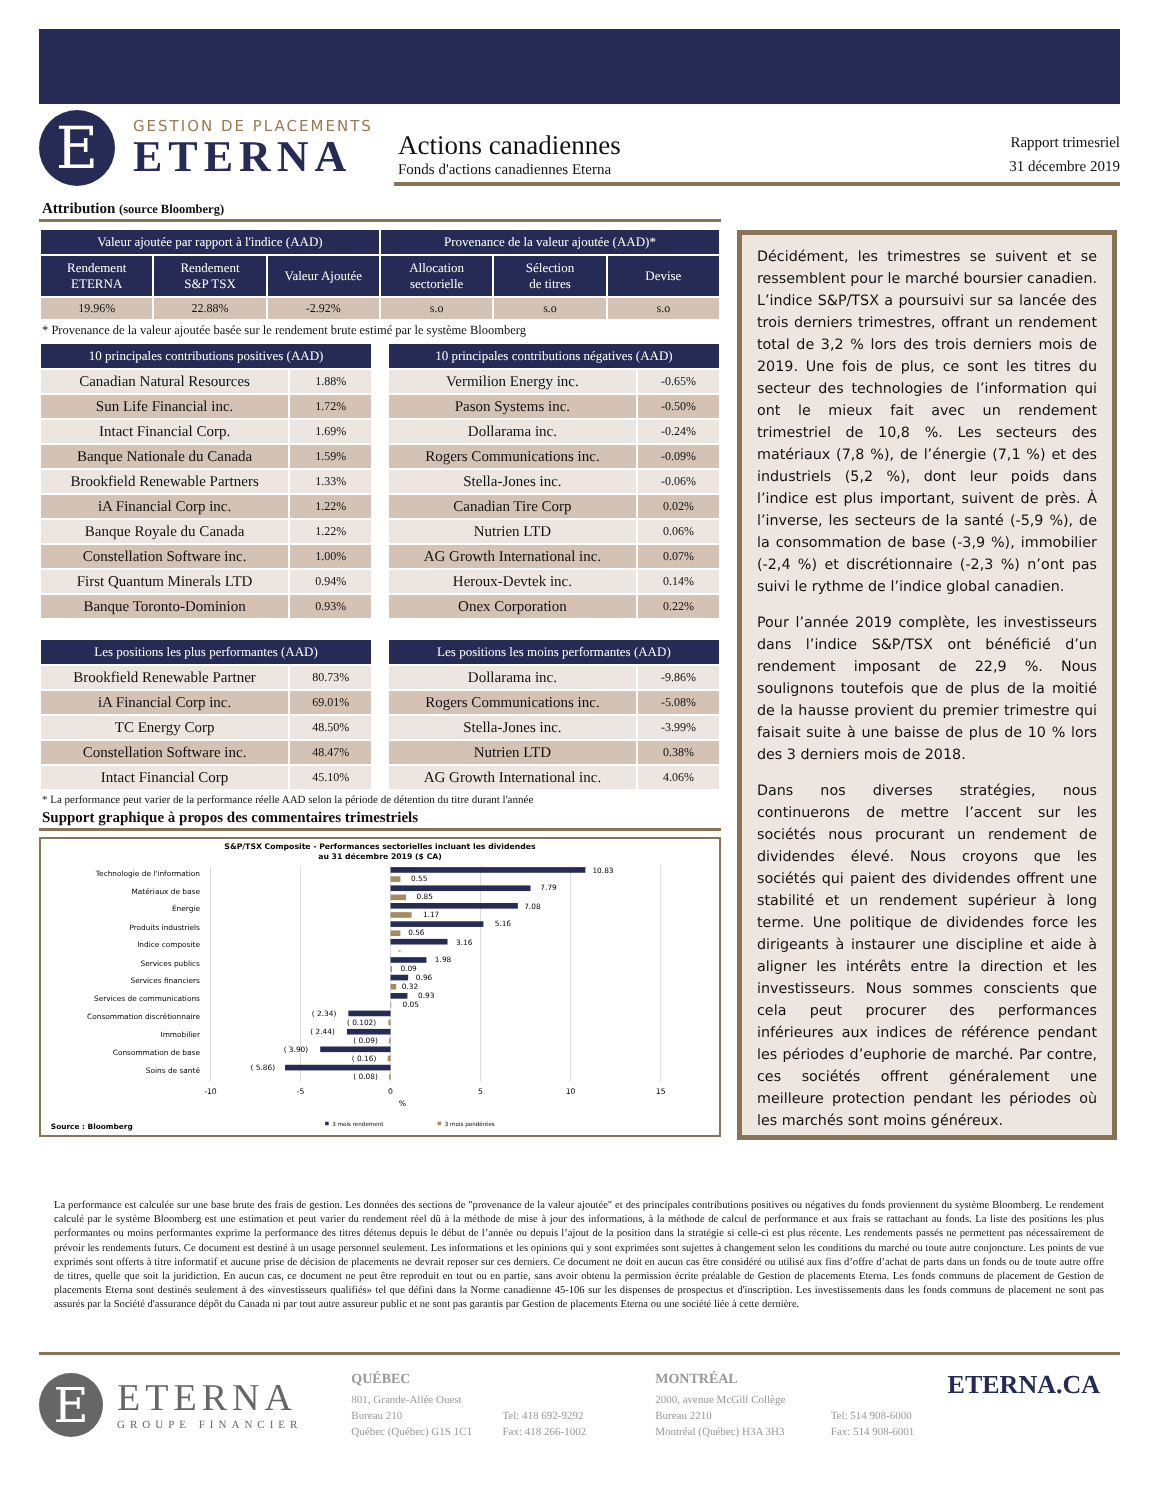E
GESTION DE PLACEMENTS
ETERNA
Actions canadiennes
Fonds d'actions canadiennes Eterna
Rapport trimesriel
31 décembre 2019
Attribution (source Bloomberg)
| Valeur ajoutée par rapport à l'indice (AAD) | | | Provenance de la valeur ajoutée (AAD)* | | |
| --- | --- | --- | --- | --- | --- |
| Rendement ETERNA | Rendement S&P TSX | Valeur Ajoutée | Allocation sectorielle | Sélection de titres | Devise |
| 19.96% | 22.88% | -2.92% | s.o | s.o | s.o |
* Provenance de la valeur ajoutée basée sur le rendement brute estimé par le système Bloomberg
| 10 principales contributions positives (AAD) | |
| --- | --- |
| Canadian Natural Resources | 1.88% |
| Sun Life Financial inc. | 1.72% |
| Intact Financial Corp. | 1.69% |
| Banque Nationale du Canada | 1.59% |
| Brookfield Renewable Partners | 1.33% |
| iA Financial Corp inc. | 1.22% |
| Banque Royale du Canada | 1.22% |
| Constellation Software inc. | 1.00% |
| First Quantum Minerals LTD | 0.94% |
| Banque Toronto-Dominion | 0.93% |
| 10 principales contributions négatives (AAD) | |
| --- | --- |
| Vermilion Energy inc. | -0.65% |
| Pason Systems inc. | -0.50% |
| Dollarama inc. | -0.24% |
| Rogers Communications inc. | -0.09% |
| Stella-Jones inc. | -0.06% |
| Canadian Tire Corp | 0.02% |
| Nutrien LTD | 0.06% |
| AG Growth International inc. | 0.07% |
| Heroux-Devtek inc. | 0.14% |
| Onex Corporation | 0.22% |
| Les positions les plus performantes (AAD) | |
| --- | --- |
| Brookfield Renewable Partner | 80.73% |
| iA Financial Corp inc. | 69.01% |
| TC Energy Corp | 48.50% |
| Constellation Software inc. | 48.47% |
| Intact Financial Corp | 45.10% |
| Les positions les moins performantes (AAD) | |
| --- | --- |
| Dollarama inc. | -9.86% |
| Rogers Communications inc. | -5.08% |
| Stella-Jones inc. | -3.99% |
| Nutrien LTD | 0.38% |
| AG Growth International inc. | 4.06% |
* La performance peut varier de la performance réelle AAD selon la période de détention du titre durant l'année
Support graphique à propos des commentaires trimestriels
S&P/TSX Composite - Performances sectorielles incluant les dividendes
au 31 décembre 2019 ($ CA)
Technologie de l'information
Matériaux de base
Énergie
Produits industriels
Indice composite
Services publics
Services financiers
Services de communications
Consommation discrétionnaire
Immobilier
Consommation de base
Soins de santé
10.83
0.55
7.79
0.85
7.08
1.17
5.16
0.56
3.16
-
1.98
0.09
0.96
0.32
0.93
0.05
( 2.34)
( 0.102)
( 2.44)
( 0.09)
( 3.90)
( 0.16)
( 5.86)
( 0.08)
-10
-5
0
5
10
15
%
Source : Bloomberg
3 mois rendement
3 mois pondérées
Décidément, les trimestres se suivent et se ressemblent pour le marché boursier canadien. L’indice S&P/TSX a poursuivi sur sa lancée des trois derniers trimestres, offrant un rendement total de 3,2 % lors des trois derniers mois de 2019. Une fois de plus, ce sont les titres du secteur des technologies de l’information qui ont le mieux fait avec un rendement trimestriel de 10,8 %. Les secteurs des matériaux (7,8 %), de l’énergie (7,1 %) et des industriels (5,2 %), dont leur poids dans l’indice est plus important, suivent de près. À l’inverse, les secteurs de la santé (-5,9 %), de la consommation de base (-3,9 %), immobilier (-2,4 %) et discrétionnaire (-2,3 %) n’ont pas suivi le rythme de l’indice global canadien.
Pour l’année 2019 complète, les investisseurs dans l’indice S&P/TSX ont bénéficié d’un rendement imposant de 22,9 %. Nous soulignons toutefois que de plus de la moitié de la hausse provient du premier trimestre qui faisait suite à une baisse de plus de 10 % lors des 3 derniers mois de 2018.
Dans nos diverses stratégies, nous continuerons de mettre l’accent sur les sociétés nous procurant un rendement de dividendes élevé. Nous croyons que les sociétés qui paient des dividendes offrent une stabilité et un rendement supérieur à long terme. Une politique de dividendes force les dirigeants à instaurer une discipline et aide à aligner les intérêts entre la direction et les investisseurs. Nous sommes conscients que cela peut procurer des performances inférieures aux indices de référence pendant les périodes d’euphorie de marché. Par contre, ces sociétés offrent généralement une meilleure protection pendant les périodes où les marchés sont moins généreux.
La performance est calculée sur une base brute des frais de gestion. Les données des sections de "provenance de la valeur ajoutée" et des principales contributions positives ou négatives du fonds proviennent du système Bloomberg. Le rendement calculé par le système Bloomberg est une estimation et peut varier du rendement réel dû à la méthode de mise à jour des informations, à la méthode de calcul de performance et aux frais se rattachant au fonds. La liste des positions les plus performantes ou moins performantes exprime la performance des titres détenus depuis le début de l’année ou depuis l’ajout de la position dans la stratégie si celle-ci est plus récente. Les rendements passés ne permettent pas nécessairement de prévoir les rendements futurs. Ce document est destiné à un usage personnel seulement. Les informations et les opinions qui y sont exprimées sont sujettes à changement selon les conditions du marché ou toute autre conjoncture. Les points de vue exprimés sont offerts à titre informatif et aucune prise de décision de placements ne devrait reposer sur ces derniers. Ce document ne doit en aucun cas être considéré ou utilisé aux fins d’offre d’achat de parts dans un fonds ou de toute autre offre de titres, quelle que soit la juridiction. En aucun cas, ce document ne peut être reproduit en tout ou en partie, sans avoir obtenu la permission écrite préalable de Gestion de placements Eterna. Les fonds communs de placement de Gestion de placements Eterna sont destinés seulement à des «investisseurs qualifiés» tel que défini dans la Norme canadienne 45-106 sur les dispenses de prospectus et d'inscription. Les investissements dans les fonds communs de placement ne sont pas assurés par la Société d'assurance dépôt du Canada ni par tout autre assureur public et ne sont pas garantis par Gestion de placements Eterna ou une société liée à cette dernière.
E
ETERNA
GROUPE FINANCIER
QUÉBEC
801, Grande-Allée Ouest
Bureau 210
Québec (Québec) G1S 1C1
Tel: 418 692-9292
Fax: 418 266-1002
MONTRÉAL
2000, avenue McGill Collège
Bureau 2210
Montréal (Québec) H3A 3H3
Tel: 514 908-6000
Fax: 514 908-6001
ETERNA.CA